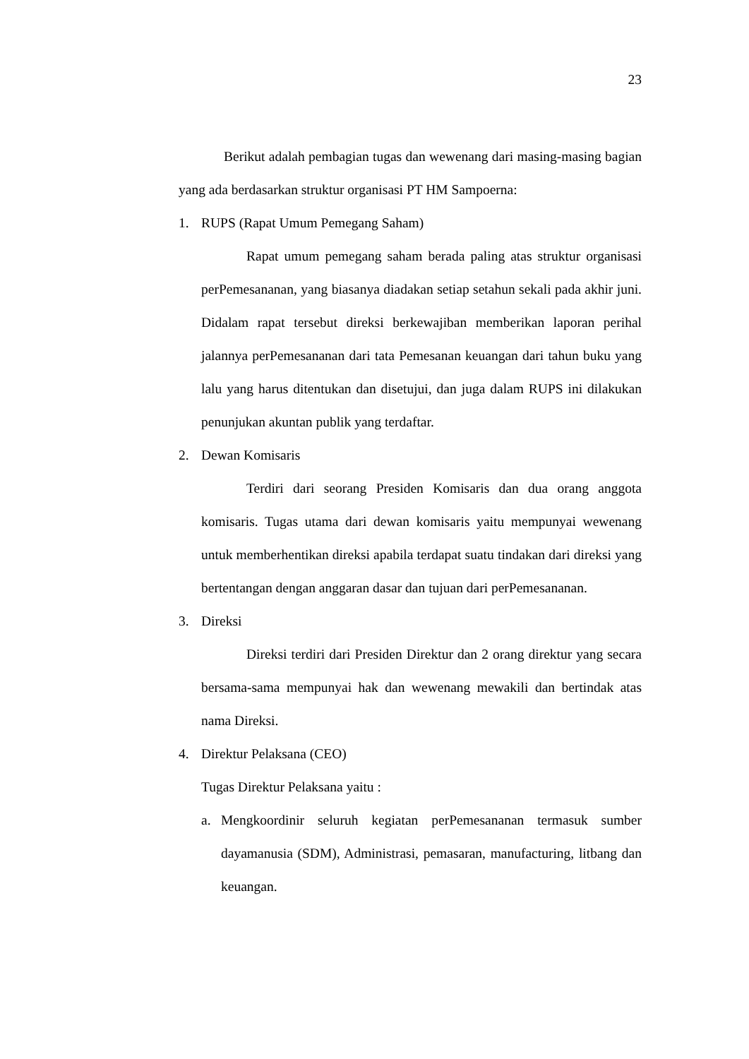23
Berikut adalah pembagian tugas dan wewenang dari masing-masing bagian yang ada berdasarkan struktur organisasi PT HM Sampoerna:
1. RUPS (Rapat Umum Pemegang Saham)
Rapat umum pemegang saham berada paling atas struktur organisasi perPemesananan, yang biasanya diadakan setiap setahun sekali pada akhir juni. Didalam rapat tersebut direksi berkewajiban memberikan laporan perihal jalannya perPemesananan dari tata Pemesanan keuangan dari tahun buku yang lalu yang harus ditentukan dan disetujui, dan juga dalam RUPS ini dilakukan penunjukan akuntan publik yang terdaftar.
2. Dewan Komisaris
Terdiri dari seorang Presiden Komisaris dan dua orang anggota komisaris. Tugas utama dari dewan komisaris yaitu mempunyai wewenang untuk memberhentikan direksi apabila terdapat suatu tindakan dari direksi yang bertentangan dengan anggaran dasar dan tujuan dari perPemesananan.
3. Direksi
Direksi terdiri dari Presiden Direktur dan 2 orang direktur yang secara bersama-sama mempunyai hak dan wewenang mewakili dan bertindak atas nama Direksi.
4. Direktur Pelaksana (CEO)
Tugas Direktur Pelaksana yaitu :
a. Mengkoordinir seluruh kegiatan perPemesananan termasuk sumber dayamanusia (SDM), Administrasi, pemasaran, manufacturing, litbang dan keuangan.